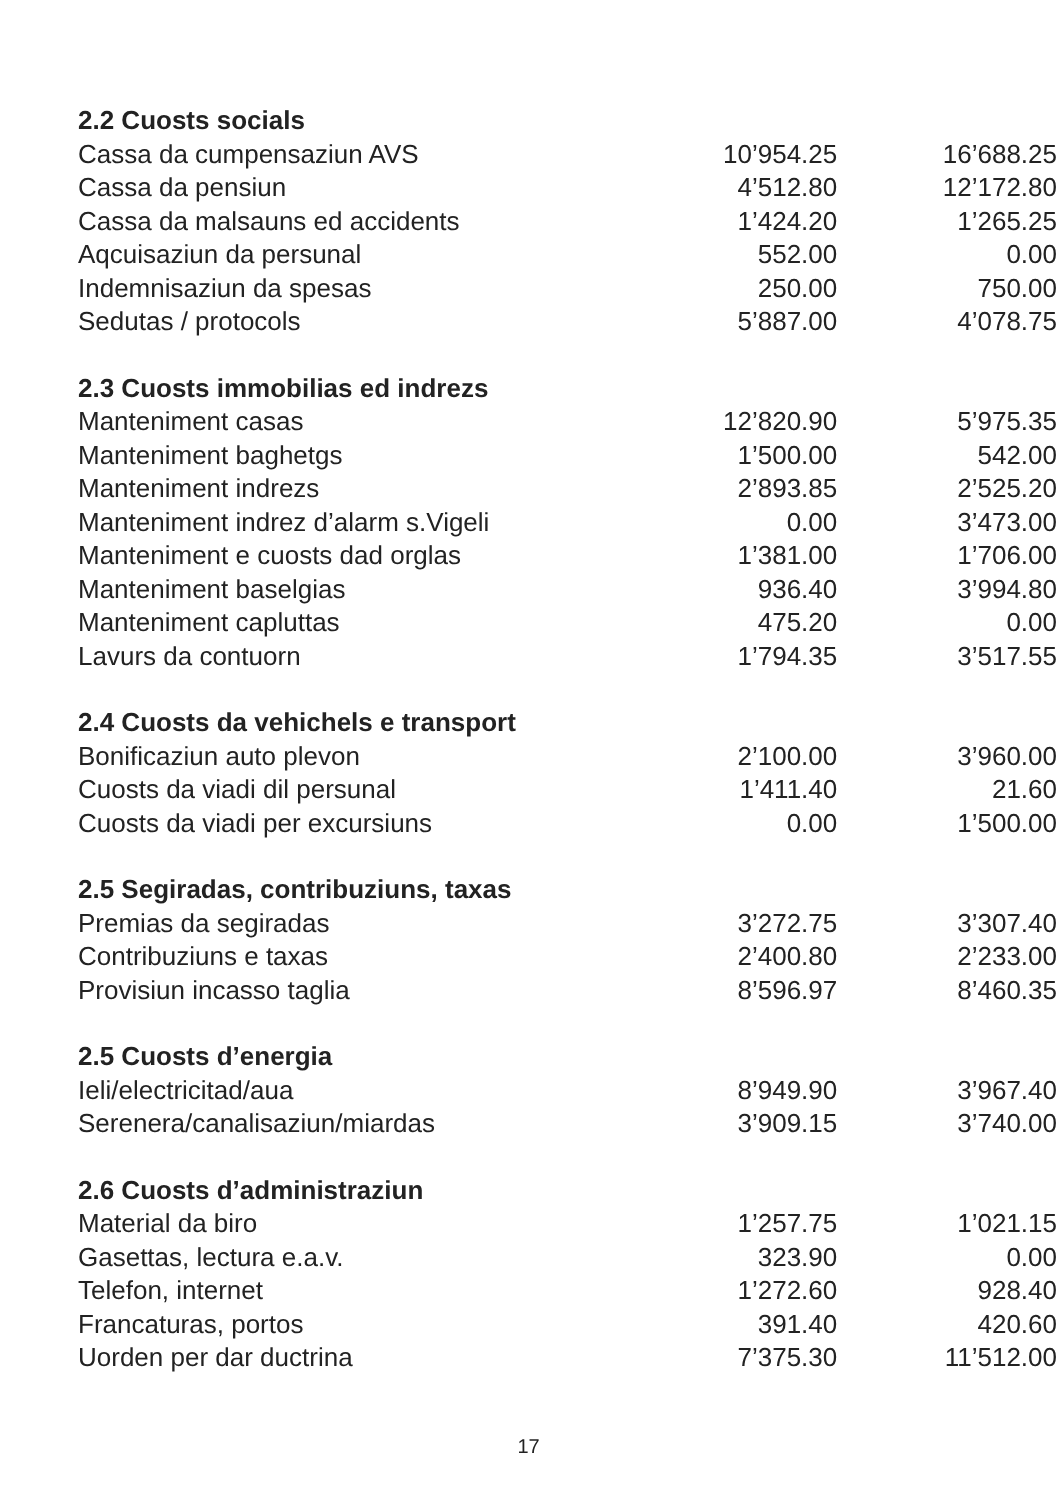| 2.2 Cuosts socials | | |
| --- | --- | --- |
| Cassa da cumpensaziun AVS | 10’954.25 | 16’688.25 |
| Cassa da pensiun | 4’512.80 | 12’172.80 |
| Cassa da malsauns ed accidents | 1’424.20 | 1’265.25 |
| Aqcuisaziun da persunal | 552.00 | 0.00 |
| Indemnisaziun da spesas | 250.00 | 750.00 |
| Sedutas / protocols | 5’887.00 | 4’078.75 |
| 2.3 Cuosts immobilias ed indrezs | | |
| Manteniment casas | 12’820.90 | 5’975.35 |
| Manteniment baghetgs | 1’500.00 | 542.00 |
| Manteniment indrezs | 2’893.85 | 2’525.20 |
| Manteniment indrez d’alarm s.Vigeli | 0.00 | 3’473.00 |
| Manteniment e cuosts dad orglas | 1’381.00 | 1’706.00 |
| Manteniment baselgias | 936.40 | 3’994.80 |
| Manteniment capluttas | 475.20 | 0.00 |
| Lavurs da contuorn | 1’794.35 | 3’517.55 |
| 2.4 Cuosts da vehichels e transport | | |
| Bonificaziun auto plevon | 2’100.00 | 3’960.00 |
| Cuosts da viadi dil persunal | 1’411.40 | 21.60 |
| Cuosts da viadi per excursiuns | 0.00 | 1’500.00 |
| 2.5 Segiradas, contribuziuns, taxas | | |
| Premias da segiradas | 3’272.75 | 3’307.40 |
| Contribuziuns e taxas | 2’400.80 | 2’233.00 |
| Provisiun incasso taglia | 8’596.97 | 8’460.35 |
| 2.5 Cuosts d’energia | | |
| Ieli/electricitad/aua | 8’949.90 | 3’967.40 |
| Serenera/canalisaziun/miardas | 3’909.15 | 3’740.00 |
| 2.6 Cuosts d’administraziun | | |
| Material da biro | 1’257.75 | 1’021.15 |
| Gasettas, lectura e.a.v. | 323.90 | 0.00 |
| Telefon, internet | 1’272.60 | 928.40 |
| Francaturas, portos | 391.40 | 420.60 |
| Uorden per dar ductrina | 7’375.30 | 11’512.00 |
17